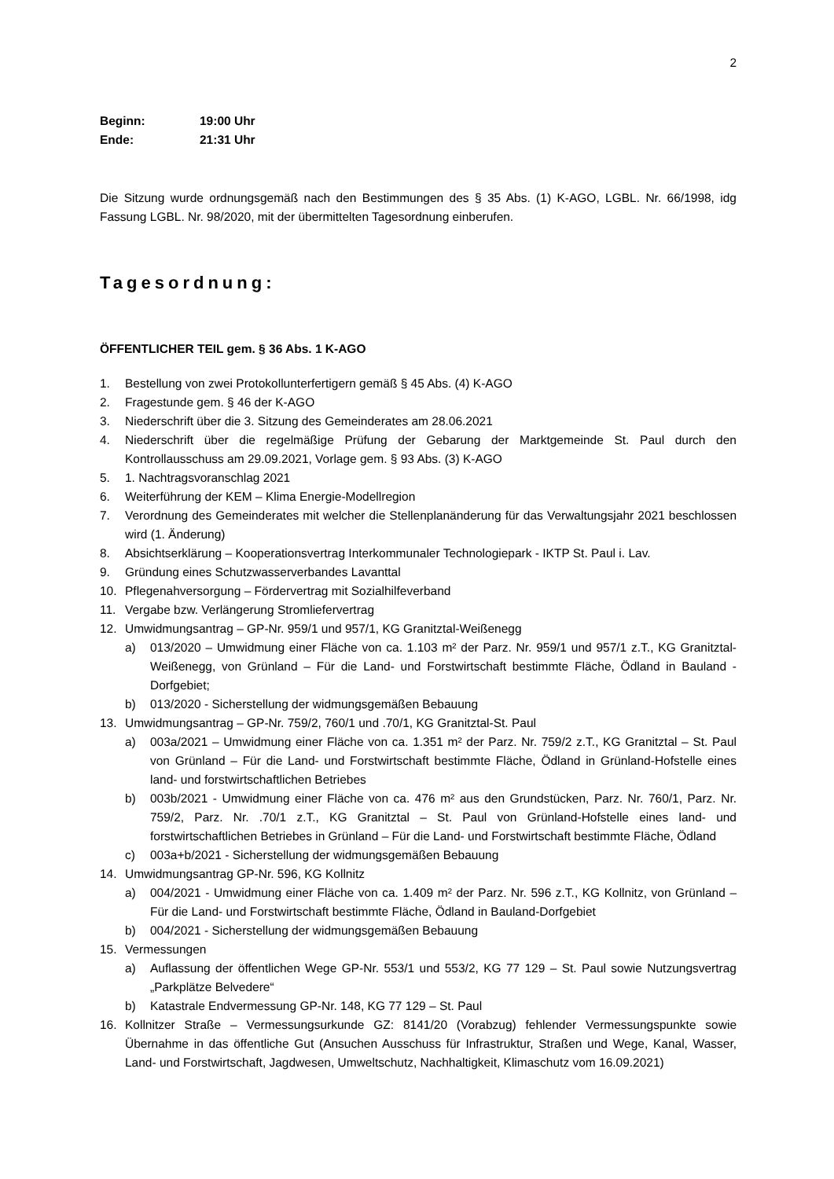2
Beginn: 19:00 Uhr
Ende: 21:31 Uhr
Die Sitzung wurde ordnungsgemäß nach den Bestimmungen des § 35 Abs. (1) K-AGO, LGBL. Nr. 66/1998, idg Fassung LGBL. Nr. 98/2020, mit der übermittelten Tagesordnung einberufen.
Tagesordnung:
ÖFFENTLICHER TEIL gem. § 36 Abs. 1 K-AGO
1. Bestellung von zwei Protokollunterfertigern gemäß § 45 Abs. (4) K-AGO
2. Fragestunde gem. § 46 der K-AGO
3. Niederschrift über die 3. Sitzung des Gemeinderates am 28.06.2021
4. Niederschrift über die regelmäßige Prüfung der Gebarung der Marktgemeinde St. Paul durch den Kontrollausschuss am 29.09.2021, Vorlage gem. § 93 Abs. (3) K-AGO
5. 1. Nachtragsvoranschlag 2021
6. Weiterführung der KEM – Klima Energie-Modellregion
7. Verordnung des Gemeinderates mit welcher die Stellenplanänderung für das Verwaltungsjahr 2021 beschlossen wird (1. Änderung)
8. Absichtserklärung – Kooperationsvertrag Interkommunaler Technologiepark - IKTP St. Paul i. Lav.
9. Gründung eines Schutzwasserverbandes Lavanttal
10. Pflegenahversorgung – Fördervertrag mit Sozialhilfeverband
11. Vergabe bzw. Verlängerung Stromliefervertrag
12. Umwidmungsantrag – GP-Nr. 959/1 und 957/1, KG Granitztal-Weißenegg
a) 013/2020 – Umwidmung einer Fläche von ca. 1.103 m² der Parz. Nr. 959/1 und 957/1 z.T., KG Granitztal-Weißenegg, von Grünland – Für die Land- und Forstwirtschaft bestimmte Fläche, Ödland in Bauland - Dorfgebiet;
b) 013/2020 - Sicherstellung der widmungsgemäßen Bebauung
13. Umwidmungsantrag – GP-Nr. 759/2, 760/1 und .70/1, KG Granitztal-St. Paul
a) 003a/2021 – Umwidmung einer Fläche von ca. 1.351 m² der Parz. Nr. 759/2 z.T., KG Granitztal – St. Paul von Grünland – Für die Land- und Forstwirtschaft bestimmte Fläche, Ödland in Grünland-Hofstelle eines land- und forstwirtschaftlichen Betriebes
b) 003b/2021 - Umwidmung einer Fläche von ca. 476 m² aus den Grundstücken, Parz. Nr. 760/1, Parz. Nr. 759/2, Parz. Nr. .70/1 z.T., KG Granitztal – St. Paul von Grünland-Hofstelle eines land- und forstwirtschaftlichen Betriebes in Grünland – Für die Land- und Forstwirtschaft bestimmte Fläche, Ödland
c) 003a+b/2021 - Sicherstellung der widmungsgemäßen Bebauung
14. Umwidmungsantrag GP-Nr. 596, KG Kollnitz
a) 004/2021 - Umwidmung einer Fläche von ca. 1.409 m² der Parz. Nr. 596 z.T., KG Kollnitz, von Grünland – Für die Land- und Forstwirtschaft bestimmte Fläche, Ödland in Bauland-Dorfgebiet
b) 004/2021 - Sicherstellung der widmungsgemäßen Bebauung
15. Vermessungen
a) Auflassung der öffentlichen Wege GP-Nr. 553/1 und 553/2, KG 77 129 – St. Paul sowie Nutzungsvertrag „Parkplätze Belvedere“
b) Katastrale Endvermessung GP-Nr. 148, KG 77 129 – St. Paul
16. Kollnitzer Straße – Vermessungsurkunde GZ: 8141/20 (Vorabzug) fehlender Vermessungspunkte sowie Übernahme in das öffentliche Gut (Ansuchen Ausschuss für Infrastruktur, Straßen und Wege, Kanal, Wasser, Land- und Forstwirtschaft, Jagdwesen, Umweltschutz, Nachhaltigkeit, Klimaschutz vom 16.09.2021)